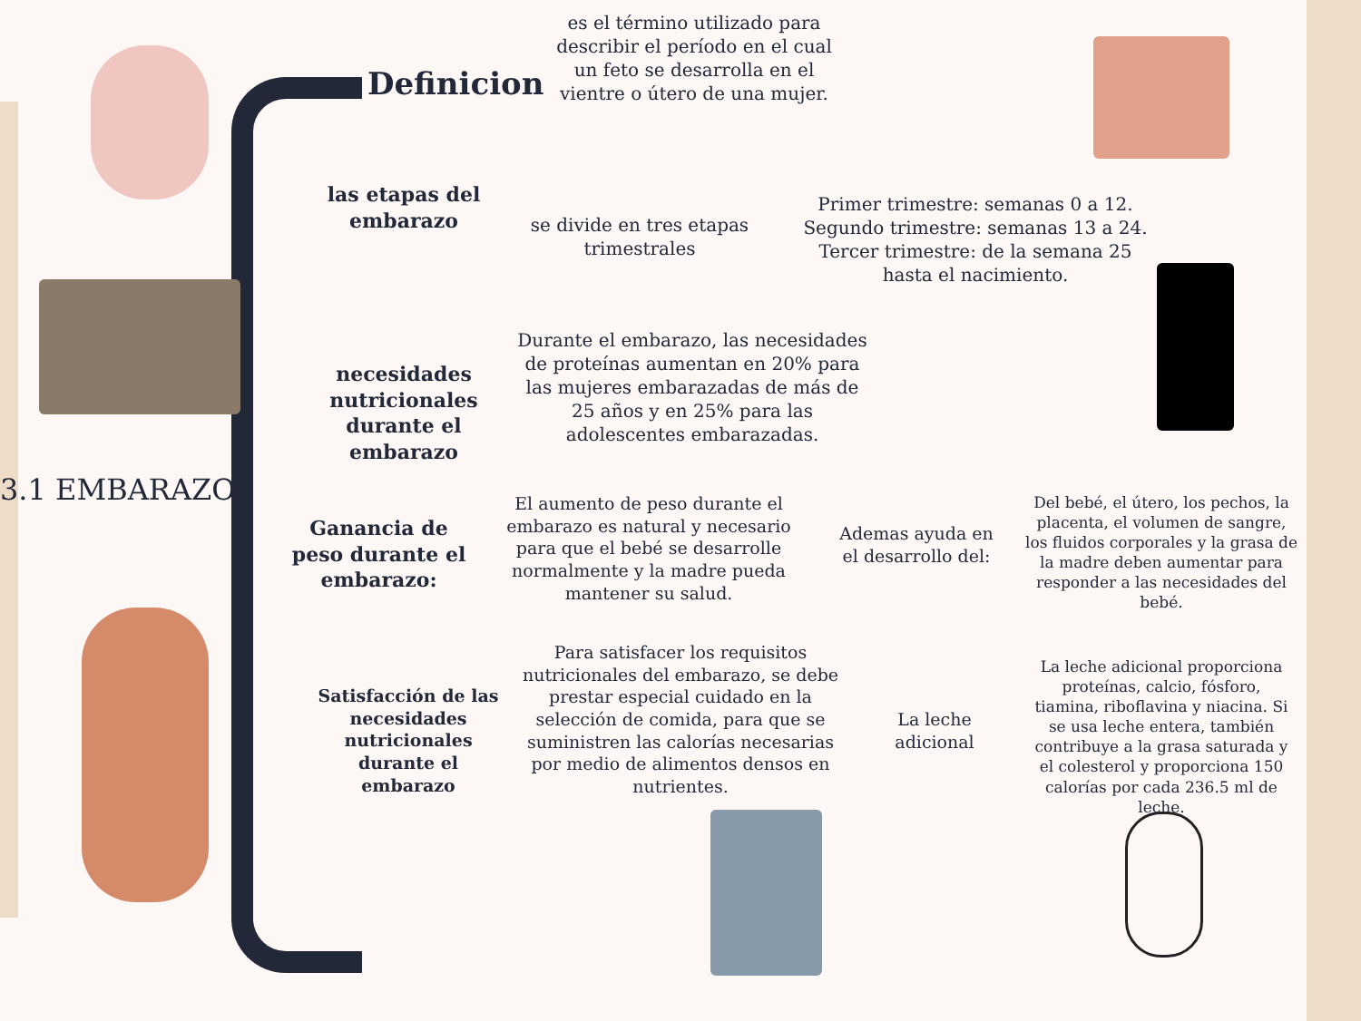3.1 EMBARAZO
Definicion
es el término utilizado para describir el período en el cual un feto se desarrolla en el vientre o útero de una mujer.
las etapas del embarazo
se divide en tres etapas trimestrales
Primer trimestre: semanas 0 a 12. Segundo trimestre: semanas 13 a 24. Tercer trimestre: de la semana 25 hasta el nacimiento.
necesidades nutricionales durante el embarazo
Durante el embarazo, las necesidades de proteínas aumentan en 20% para las mujeres embarazadas de más de 25 años y en 25% para las adolescentes embarazadas.
Ganancia de peso durante el embarazo:
El aumento de peso durante el embarazo es natural y necesario para que el bebé se desarrolle normalmente y la madre pueda mantener su salud.
Ademas ayuda en el desarrollo del:
Del bebé, el útero, los pechos, la placenta, el volumen de sangre, los fluidos corporales y la grasa de la madre deben aumentar para responder a las necesidades del bebé.
Satisfacción de las necesidades nutricionales durante el embarazo
Para satisfacer los requisitos nutricionales del embarazo, se debe prestar especial cuidado en la selección de comida, para que se suministren las calorías necesarias por medio de alimentos densos en nutrientes.
La leche adicional
La leche adicional proporciona proteínas, calcio, fósforo, tiamina, riboflavina y niacina. Si se usa leche entera, también contribuye a la grasa saturada y el colesterol y proporciona 150 calorías por cada 236.5 ml de leche.